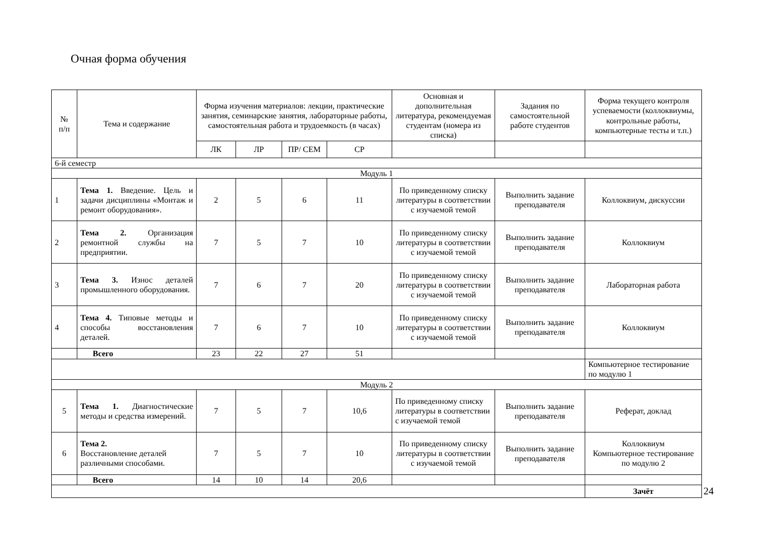Очная форма обучения
| № п/п | Тема и содержание | Форма изучения материалов: лекции, практические занятия, семинарские занятия, лабораторные работы, самостоятельная работа и трудоемкость (в часах) | | | | Основная и дополнительная литература, рекомендуемая студентам (номера из списка) | Задания по самостоятельной работе студентов | Форма текущего контроля успеваемости (коллоквиумы, контрольные работы, компьютерные тесты и т.п.) |
| --- | --- | --- | --- | --- | --- | --- | --- | --- |
| | | ЛК | ЛР | ПР/ СЕМ | СР | | | |
| 6-й семестр | | | | | | | | |
| Модуль 1 | | | | | | | | |
| 1 | Тема 1. Введение. Цель и задачи дисциплины «Монтаж и ремонт оборудования». | 2 | 5 | 6 | 11 | По приведенному списку литературы в соответствии с изучаемой темой | Выполнить задание преподавателя | Коллоквиум, дискуссии |
| 2 | Тема 2. Организация ремонтной службы на предприятии. | 7 | 5 | 7 | 10 | По приведенному списку литературы в соответствии с изучаемой темой | Выполнить задание преподавателя | Коллоквиум |
| 3 | Тема 3. Износ деталей промышленного оборудования. | 7 | 6 | 7 | 20 | По приведенному списку литературы в соответствии с изучаемой темой | Выполнить задание преподавателя | Лабораторная работа |
| 4 | Тема 4. Типовые методы и способы восстановления деталей. | 7 | 6 | 7 | 10 | По приведенному списку литературы в соответствии с изучаемой темой | Выполнить задание преподавателя | Коллоквиум |
| | Всего | 23 | 22 | 27 | 51 | | | |
| | | | | | | | | Компьютерное тестирование по модулю 1 |
| Модуль 2 | | | | | | | | |
| 5 | Тема 1. Диагностические методы и средства измерений. | 7 | 5 | 7 | 10,6 | По приведенному списку литературы в соответствии с изучаемой темой | Выполнить задание преподавателя | Реферат, доклад |
| 6 | Тема 2. Восстановление деталей различными способами. | 7 | 5 | 7 | 10 | По приведенному списку литературы в соответствии с изучаемой темой | Выполнить задание преподавателя | Коллоквиум Компьютерное тестирование по модулю 2 |
| | Всего | 14 | 10 | 14 | 20,6 | | | |
| | | | | | | | | Зачёт |
24